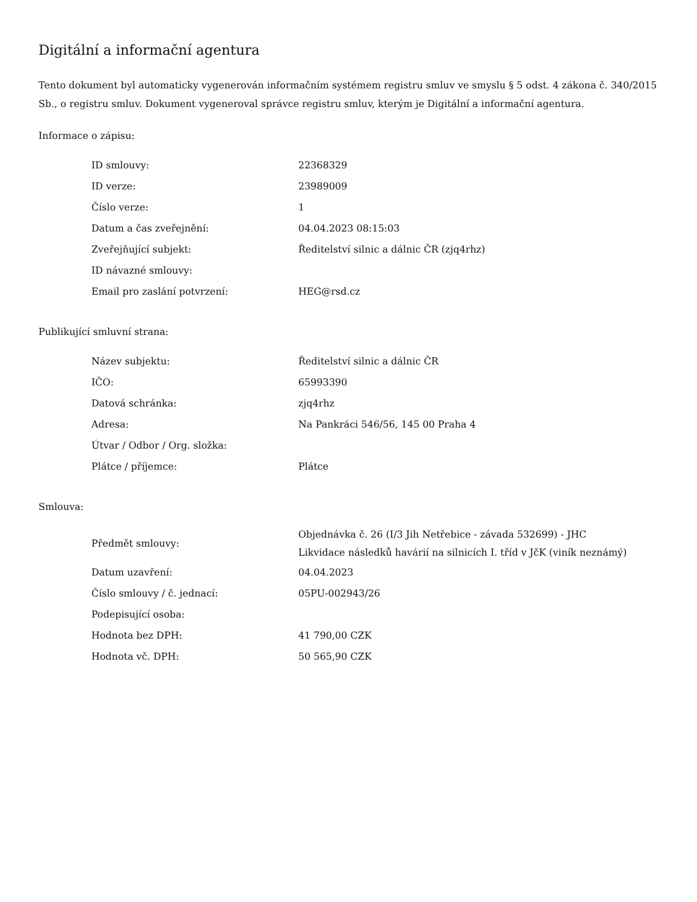Digitální a informační agentura
Tento dokument byl automaticky vygenerován informačním systémem registru smluv ve smyslu § 5 odst. 4 zákona č. 340/2015 Sb., o registru smluv. Dokument vygeneroval správce registru smluv, kterým je Digitální a informační agentura.
Informace o zápisu:
| ID smlouvy: | 22368329 |
| ID verze: | 23989009 |
| Číslo verze: | 1 |
| Datum a čas zveřejnění: | 04.04.2023 08:15:03 |
| Zveřejňující subjekt: | Ředitelství silnic a dálnic ČR (zjq4rhz) |
| ID návazné smlouvy: | |
| Email pro zaslání potvrzení: | HEG@rsd.cz |
Publikující smluvní strana:
| Název subjektu: | Ředitelství silnic a dálnic ČR |
| IČO: | 65993390 |
| Datová schránka: | zjq4rhz |
| Adresa: | Na Pankráci 546/56, 145 00 Praha 4 |
| Útvar / Odbor / Org. složka: | |
| Plátce / příjemce: | Plátce |
Smlouva:
| Předmět smlouvy: | Objednávka č. 26 (I/3 Jih Netřebice - závada 532699) - JHC Likvidace následků havárií na silnicích I. tříd v JčK (viník neznámý) |
| Datum uzavření: | 04.04.2023 |
| Číslo smlouvy / č. jednací: | 05PU-002943/26 |
| Podepisující osoba: | |
| Hodnota bez DPH: | 41 790,00 CZK |
| Hodnota vč. DPH: | 50 565,90 CZK |